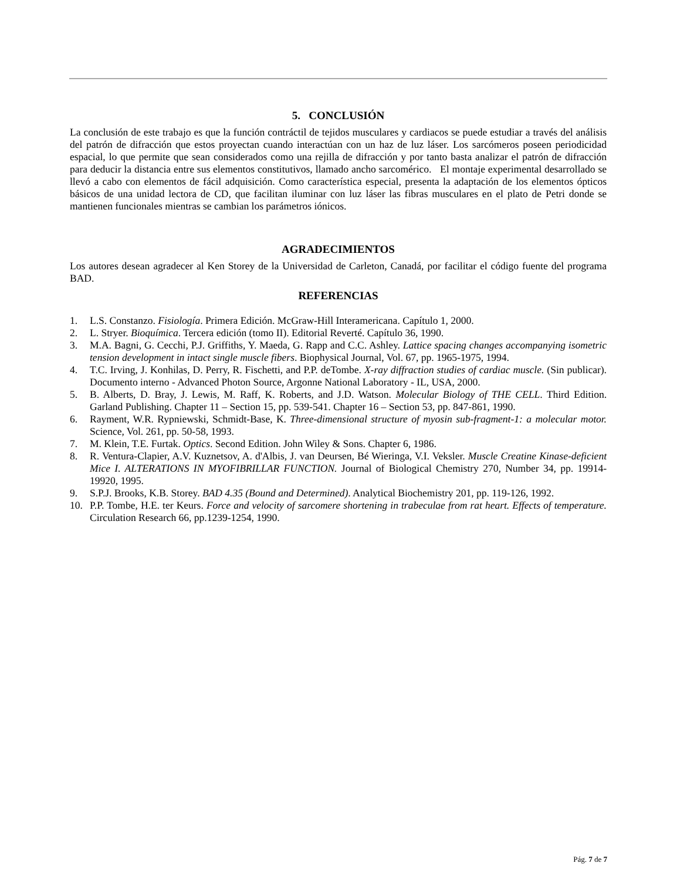5. CONCLUSIÓN
La conclusión de este trabajo es que la función contráctil de tejidos musculares y cardiacos se puede estudiar a través del análisis del patrón de difracción que estos proyectan cuando interactúan con un haz de luz láser. Los sarcómeros poseen periodicidad espacial, lo que permite que sean considerados como una rejilla de difracción y por tanto basta analizar el patrón de difracción para deducir la distancia entre sus elementos constitutivos, llamado ancho sarcomérico. El montaje experimental desarrollado se llevó a cabo con elementos de fácil adquisición. Como característica especial, presenta la adaptación de los elementos ópticos básicos de una unidad lectora de CD, que facilitan iluminar con luz láser las fibras musculares en el plato de Petri donde se mantienen funcionales mientras se cambian los parámetros iónicos.
AGRADECIMIENTOS
Los autores desean agradecer al Ken Storey de la Universidad de Carleton, Canadá, por facilitar el código fuente del programa BAD.
REFERENCIAS
1. L.S. Constanzo. Fisiología. Primera Edición. McGraw-Hill Interamericana. Capítulo 1, 2000.
2. L. Stryer. Bioquímica. Tercera edición (tomo II). Editorial Reverté. Capítulo 36, 1990.
3. M.A. Bagni, G. Cecchi, P.J. Griffiths, Y. Maeda, G. Rapp and C.C. Ashley. Lattice spacing changes accompanying isometric tension development in intact single muscle fibers. Biophysical Journal, Vol. 67, pp. 1965-1975, 1994.
4. T.C. Irving, J. Konhilas, D. Perry, R. Fischetti, and P.P. deTombe. X-ray diffraction studies of cardiac muscle. (Sin publicar). Documento interno - Advanced Photon Source, Argonne National Laboratory - IL, USA, 2000.
5. B. Alberts, D. Bray, J. Lewis, M. Raff, K. Roberts, and J.D. Watson. Molecular Biology of THE CELL. Third Edition. Garland Publishing. Chapter 11 – Section 15, pp. 539-541. Chapter 16 – Section 53, pp. 847-861, 1990.
6. Rayment, W.R. Rypniewski, Schmidt-Base, K. Three-dimensional structure of myosin sub-fragment-1: a molecular motor. Science, Vol. 261, pp. 50-58, 1993.
7. M. Klein, T.E. Furtak. Optics. Second Edition. John Wiley & Sons. Chapter 6, 1986.
8. R. Ventura-Clapier, A.V. Kuznetsov, A. d'Albis, J. van Deursen, Bé Wieringa, V.I. Veksler. Muscle Creatine Kinase-deficient Mice I. ALTERATIONS IN MYOFIBRILLAR FUNCTION. Journal of Biological Chemistry 270, Number 34, pp. 19914-19920, 1995.
9. S.P.J. Brooks, K.B. Storey. BAD 4.35 (Bound and Determined). Analytical Biochemistry 201, pp. 119-126, 1992.
10. P.P. Tombe, H.E. ter Keurs. Force and velocity of sarcomere shortening in trabeculae from rat heart. Effects of temperature. Circulation Research 66, pp.1239-1254, 1990.
Pág. 7 de 7